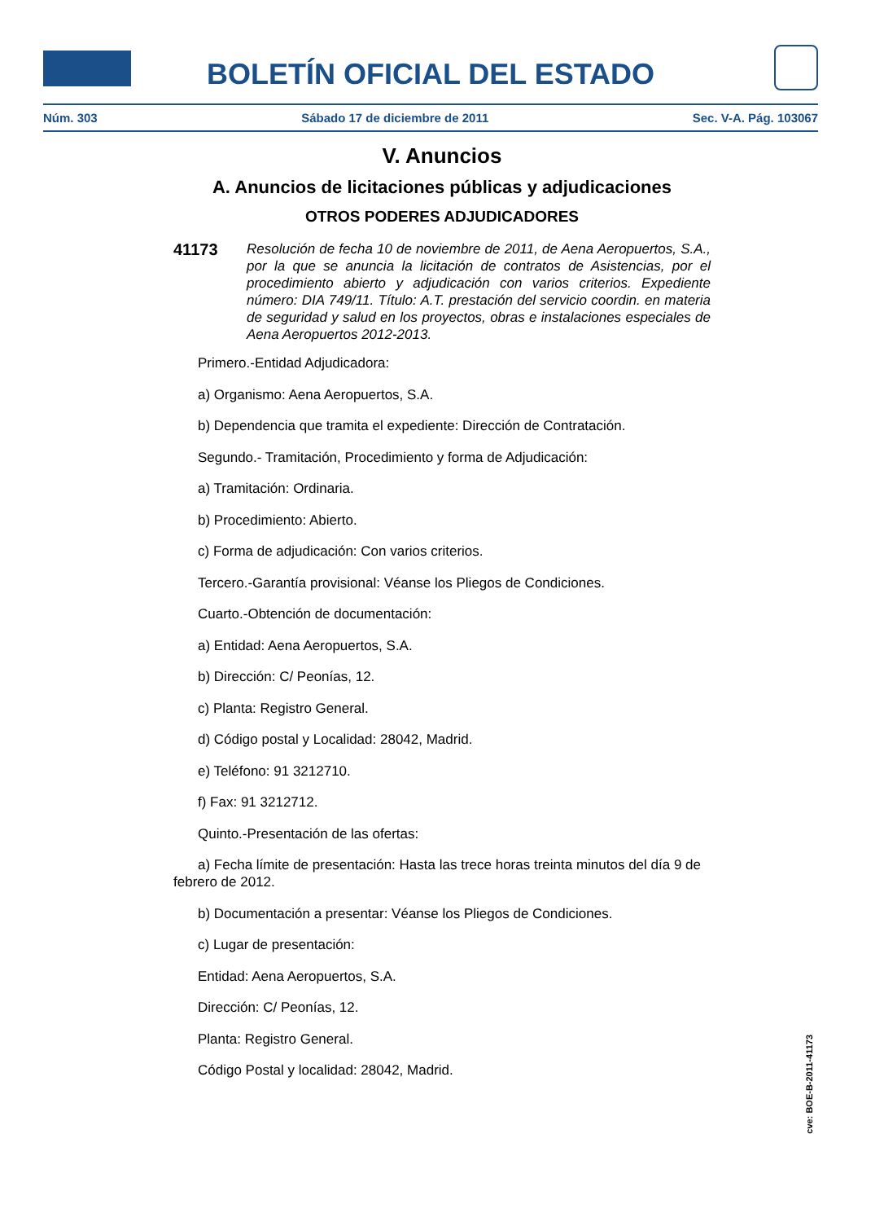BOLETÍN OFICIAL DEL ESTADO
Núm. 303 Sábado 17 de diciembre de 2011 Sec. V-A. Pág. 103067
V. Anuncios
A. Anuncios de licitaciones públicas y adjudicaciones
OTROS PODERES ADJUDICADORES
41173
Resolución de fecha 10 de noviembre de 2011, de Aena Aeropuertos, S.A., por la que se anuncia la licitación de contratos de Asistencias, por el procedimiento abierto y adjudicación con varios criterios. Expediente número: DIA 749/11. Título: A.T. prestación del servicio coordin. en materia de seguridad y salud en los proyectos, obras e instalaciones especiales de Aena Aeropuertos 2012-2013.
Primero.-Entidad Adjudicadora:
a) Organismo: Aena Aeropuertos, S.A.
b) Dependencia que tramita el expediente: Dirección de Contratación.
Segundo.- Tramitación, Procedimiento y forma de Adjudicación:
a) Tramitación: Ordinaria.
b) Procedimiento: Abierto.
c) Forma de adjudicación: Con varios criterios.
Tercero.-Garantía provisional: Véanse los Pliegos de Condiciones.
Cuarto.-Obtención de documentación:
a) Entidad: Aena Aeropuertos, S.A.
b) Dirección: C/ Peonías, 12.
c) Planta: Registro General.
d) Código postal y Localidad: 28042, Madrid.
e) Teléfono: 91 3212710.
f) Fax: 91 3212712.
Quinto.-Presentación de las ofertas:
a) Fecha límite de presentación: Hasta las trece horas treinta minutos del día 9 de febrero de 2012.
b) Documentación a presentar: Véanse los Pliegos de Condiciones.
c) Lugar de presentación:
Entidad: Aena Aeropuertos, S.A.
Dirección: C/ Peonías, 12.
Planta: Registro General.
Código Postal y localidad: 28042, Madrid.
cve: BOE-B-2011-41173